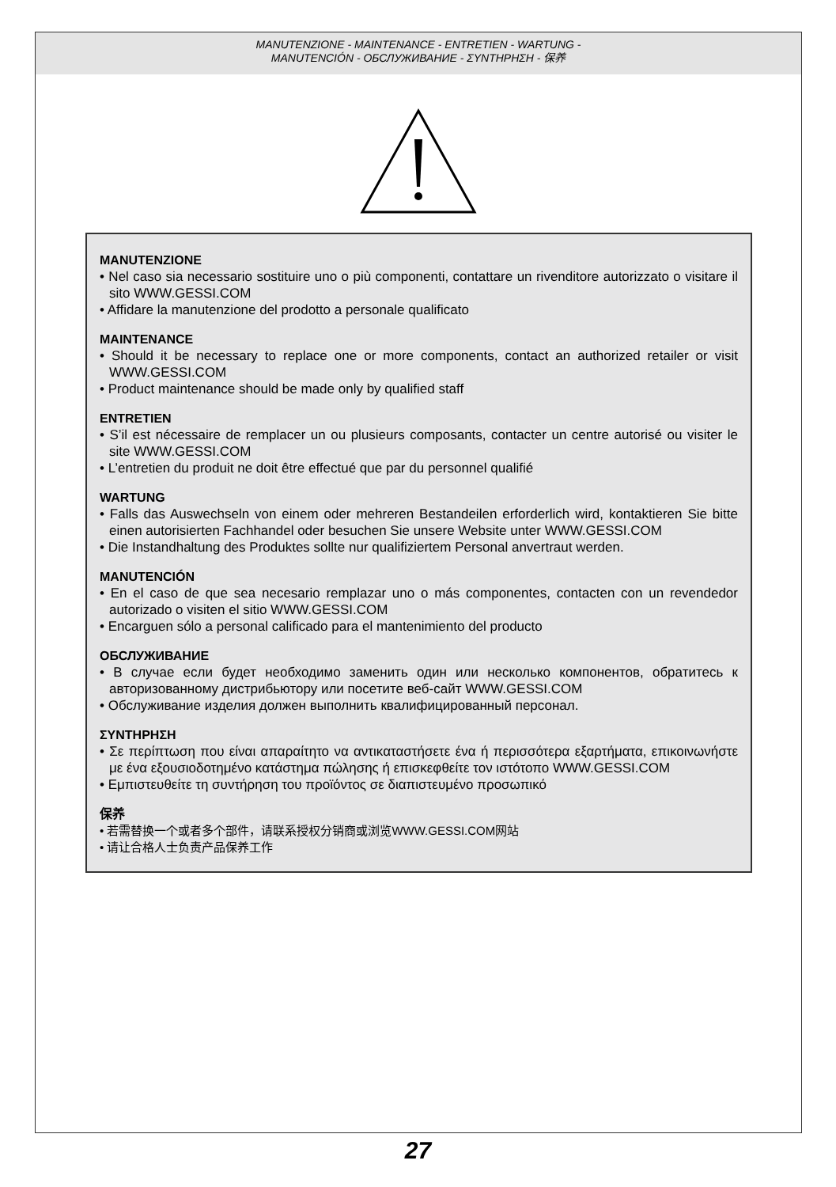MANUTENZIONE - MAINTENANCE - ENTRETIEN - WARTUNG -
MANUTENCIÓN - ОБСЛУЖИВАНИЕ - ΣΥΝΤΗΡΗΣΗ - 保养
MANUTENZIONE
• Nel caso sia necessario sostituire uno o più componenti, contattare un rivenditore autorizzato o visitare il sito WWW.GESSI.COM
• Affidare la manutenzione del prodotto a personale qualificato
MAINTENANCE
• Should it be necessary to replace one or more components, contact an authorized retailer or visit WWW.GESSI.COM
• Product maintenance should be made only by qualified staff
ENTRETIEN
• S’il est nécessaire de remplacer un ou plusieurs composants, contacter un centre autorisé ou visiter le site WWW.GESSI.COM
• L’entretien du produit ne doit être effectué que par du personnel qualifié
WARTUNG
• Falls das Auswechseln von einem oder mehreren Bestandeilen erforderlich wird, kontaktieren Sie bitte einen autorisierten Fachhandel oder besuchen Sie unsere Website unter WWW.GESSI.COM
• Die Instandhaltung des Produktes sollte nur qualifiziertem Personal anvertraut werden.
MANUTENCIÓN
• En el caso de que sea necesario remplazar uno o más componentes, contacten con un revendedor autorizado o visiten el sitio WWW.GESSI.COM
• Encarguen sólo a personal calificado para el mantenimiento del producto
ОБСЛУЖИВАНИЕ
• В случае если будет необходимо заменить один или несколько компонентов, обратитесь к авторизованному дистрибьютору или посетите веб-сайт WWW.GESSI.COM
• Обслуживание изделия должен выполнить квалифицированный персонал.
ΣΥΝΤΗΡΗΣΗ
• Σε περίπτωση που είναι απαραίτητο να αντικαταστήσετε ένα ή περισσότερα εξαρτήματα, επικοινωνήστε με ένα εξουσιοδοτημένο κατάστημα πώλησης ή επισκεφθείτε τον ιστότοπο WWW.GESSI.COM
• Εμπιστευθείτε τη συντήρηση του προϊόντος σε διαπιστευμένο προσωπικό
保养
• 若需替换一个或者多个部件，请联系授权分销商或浏览WWW.GESSI.COM网站
• 请让合格人士负责产品保养工作
27